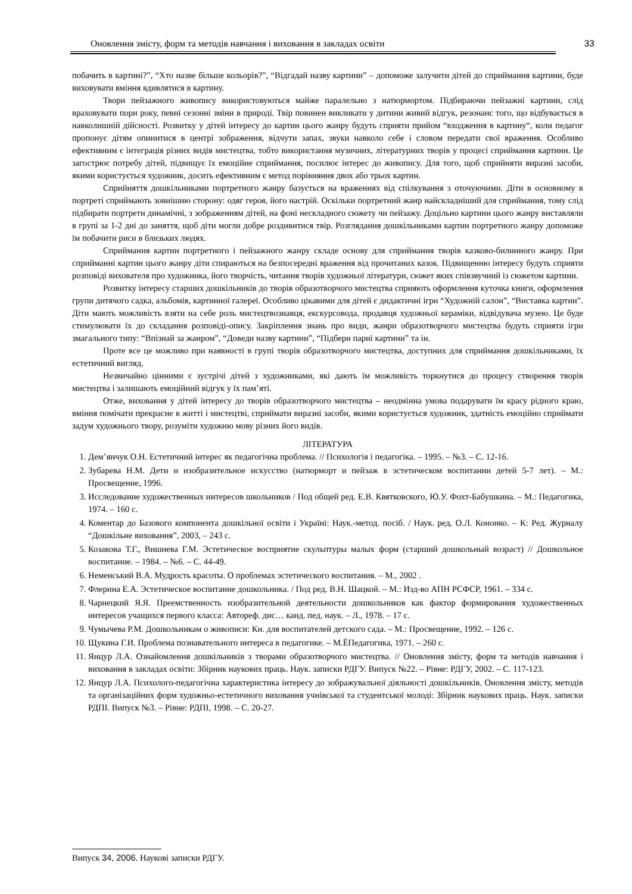Оновлення змісту, форм та методів навчання і виховання в закладах освіти 33
побачить в картині?”, “Хто назве більше кольорів?”, “Відгадай назву картини” – допоможе залучити дітей до сприймання картини, буде виховувати вміння вдивлятися в картину.
Твори пейзажного живопису використовуються майже паралельно з натюрмортом. Підбираючи пейзажні картини, слід враховувати пори року, певні сезонні зміни в природі. Твір повинен викликати у дитини живий відгук, резонанс того, що відбувається в навколишній дійсності. Розвитку у дітей інтересу до картин цього жанру будуть сприяти прийом “входження в картину“, коли педагог пропонує дітям опинитися в центрі зображення, відчути запах, звуки навколо себе і словом передати свої враження. Особливо ефективним є інтеграція різних видів мистецтва, тобто використання музичних, літературних творів у процесі сприймання картини. Це загострює потребу дітей, підвищує їх емоційне сприймання, посилює інтерес до живопису. Для того, щоб сприйняти виразні засоби, якими користується художник, досить ефективним є метод порівняння двох або трьох картин.
Сприйняття дошкільниками портретного жанру базується на враженнях від спілкування з оточуючими. Діти в основному в портреті сприймають зовнішню сторону: одяг героя, його настрій. Оскільки портретний жанр найскладніший для сприймання, тому слід підбирати портрети динамічні, з зображенням дітей, на фоні нескладного сюжету чи пейзажу. Доцільно картини цього жанру виставляли в групі за 1-2 дні до заняття, щоб діти могли добре роздивитися твір. Розглядання дошкільниками картин портретного жанру допоможе їм побачити риси в близьких людях.
Сприймання картин портретного і пейзажного жанру складе основу для сприймання творів казково-билинного жанру. При сприйманні картин цього жанру діти спираються на безпосередні враження від прочитаних казок. Підвищенню інтересу будуть сприяти розповіді вихователя про художника, його творчість, читання творів художньої літератури, сюжет яких співзвучний із сюжетом картини.
Розвитку інтересу старших дошкільників до творів образотворчого мистецтва сприяють оформлення куточка книги, оформлення групи дитячого садка, альбомів, картинної галереї. Особливо цікавими для дітей є дидактичні ігри “Художній салон”, “Виставка картин”. Діти мають можливість взяти на себе роль мистецтвознавця, екскурсовода, продавця художньої кераміки, відвідувача музею. Це буде стимулювати їх до складання розповіді-опису. Закріплення знань про види, жанри образотворчого мистецтва будуть сприяти ігри змагального типу: “Впізнай за жанром”, “Доведи назву картини”, “Підбери парні картини” та ін.
Проте все це можливо при наявності в групі творів образотворчого мистецтва, доступних для сприймання дошкільниками, їх естетичний вигляд.
Незвичайно цінними є зустрічі дітей з художниками, які дають їм можливість торкнутися до процесу створення творів мистецтва і залишають емоційний відгук у їх пам’яті.
Отже, виховання у дітей інтересу до творів образотворчого мистецтва – неодмінна умова подарувати їм красу рідного краю, вміння помічати прекрасне в житті і мистецтві, сприймати виразні засоби, якими користується художник, здатність емоційно сприймати задум художнього твору, розуміти художню мову різних його видів.
ЛІТЕРАТУРА
1. Дем’янчук О.Н. Естетичний інтерес як педагогічна проблема. // Психологія і педагогіка. – 1995. – №3. – С. 12-16.
2. Зубарева Н.М. Дети и изобразительное искусство (натюрморт и пейзаж в эстетическом воспитании детей 5-7 лет). – М.: Просвещение, 1996.
3. Исследование художественных интересов школьников / Под общей ред. Е.В. Квятковского, Ю.У. Фохт-Бабушкина. – М.: Педагогика, 1974. – 160 с.
4. Коментар до Базового компонента дошкільної освіти і Україні: Наук.-метод. посіб. / Наук. ред. О.Л. Кононко. – К: Ред. Журналу “Дошкільне виховання”, 2003, – 243 с.
5. Козакова Т.Г., Вишнева Г.М. Эстетическое восприятие скульптуры малых форм (старший дошкольный возраст) // Дошкольное воспитание. – 1984. – №6. – С. 44-49.
6. Неменський В.А. Мудрость красоты. О проблемах эстетического воспитания. – М., 2002 .
7. Флерина Е.А. Эстетическое воспитание дошкольника. / Под ред. В.Н. Шацкой. – М.: Изд-во АПН РСФСР, 1961. – 334 с.
8. Чарнецкий Я.Я. Преемственность изобразительной деятельности дошкольников как фактор формирования художественных интересов учащихся первого класса: Автореф. дис… канд. пед. наук. – Л., 1978. – 17 с.
9. Чумычева Р.М. Дошкольникам о живописи: Кн. для воспитателей детского сада. – М.: Просвещение, 1992. – 126 с.
10. Щукина Г.И. Проблема познавательного интереса в педагогике. – М.ЁПедагогика, 1971. – 260 с.
11. Янцур Л.А. Ознайомлення дошкільників з творами образотворчого мистецтва. // Оновлення змісту, форм та методів навчання і виховання в закладах освіти: Збірник наукових праць. Наук. записки РДГУ. Випуск №22. – Рівне: РДГУ, 2002. – С. 117-123.
12. Янцур Л.А. Психолого-педагогічна характеристика інтересу до зображувальної діяльності дошкільників. Оновлення змісту, методів та організаційних форм художньо-естетичного виховання учнівської та студентської молоді: Збірник наукових праць. Наук. записки РДПІ. Випуск №3. – Рівне: РДПІ, 1998. – С. 20-27.
Випуск 34, 2006. Наукові записки РДГУ.